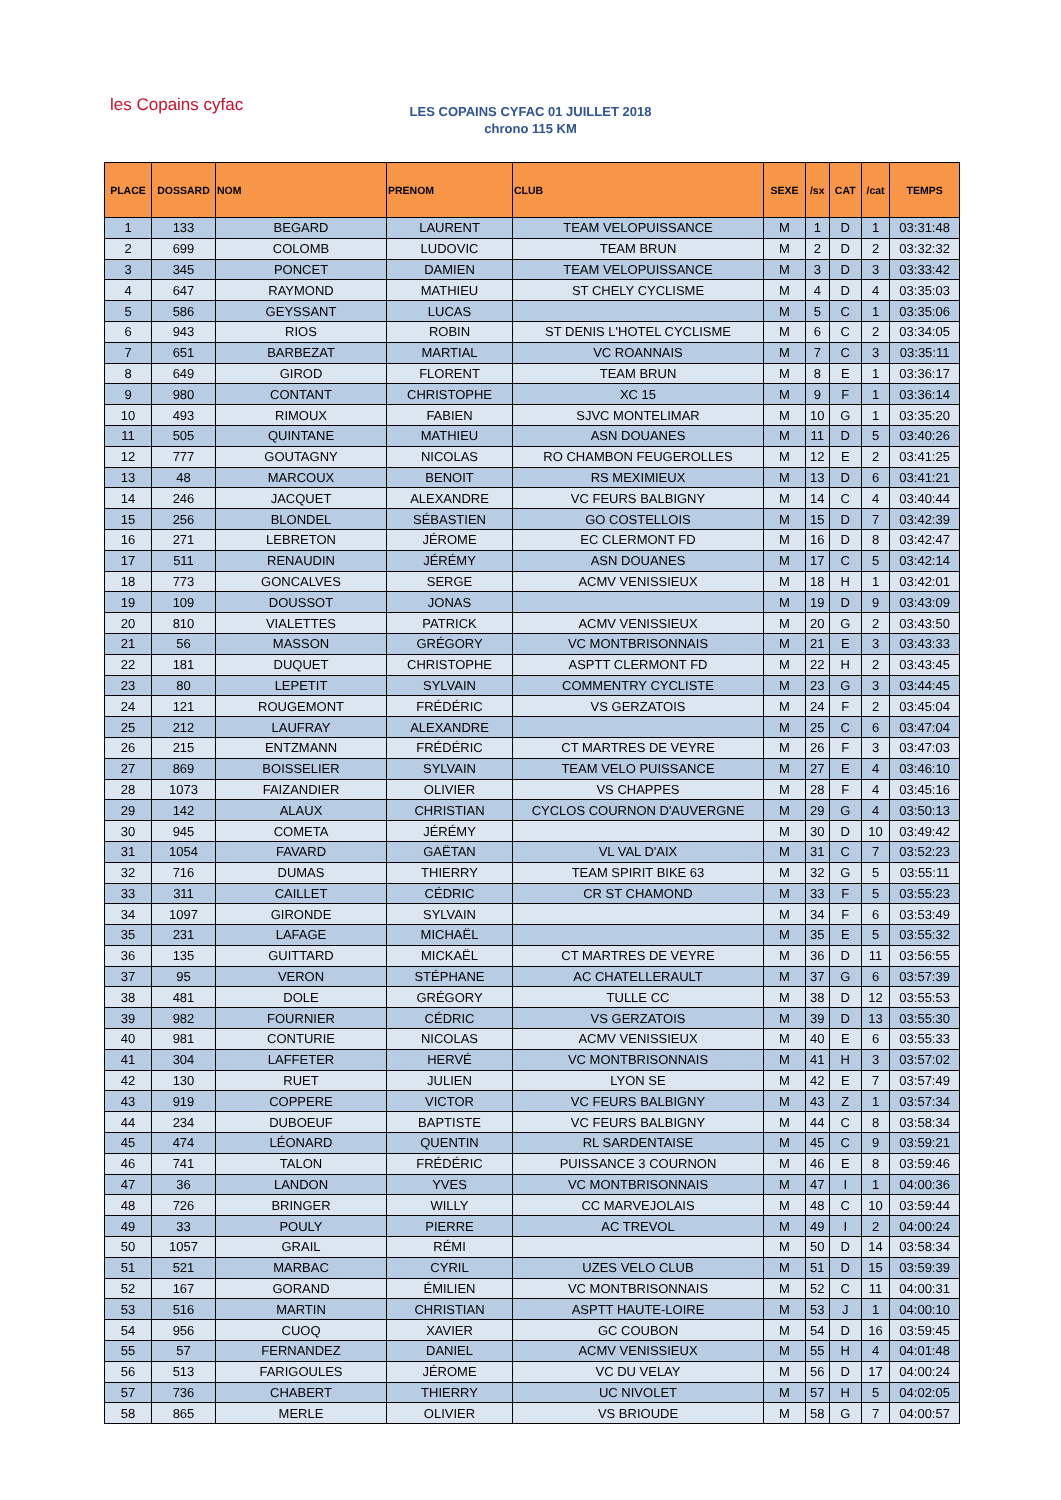les Copains cyfac
LES COPAINS CYFAC 01 JUILLET 2018
chrono 115 KM
| PLACE | DOSSARD | NOM | PRENOM | CLUB | SEXE | /sx | CAT | /cat | TEMPS |
| --- | --- | --- | --- | --- | --- | --- | --- | --- | --- |
| 1 | 133 | BEGARD | LAURENT | TEAM VELOPUISSANCE | M | 1 | D | 1 | 03:31:48 |
| 2 | 699 | COLOMB | LUDOVIC | TEAM BRUN | M | 2 | D | 2 | 03:32:32 |
| 3 | 345 | PONCET | DAMIEN | TEAM VELOPUISSANCE | M | 3 | D | 3 | 03:33:42 |
| 4 | 647 | RAYMOND | MATHIEU | ST CHELY CYCLISME | M | 4 | D | 4 | 03:35:03 |
| 5 | 586 | GEYSSANT | LUCAS | | M | 5 | C | 1 | 03:35:06 |
| 6 | 943 | RIOS | ROBIN | ST DENIS L'HOTEL CYCLISME | M | 6 | C | 2 | 03:34:05 |
| 7 | 651 | BARBEZAT | MARTIAL | VC ROANNAIS | M | 7 | C | 3 | 03:35:11 |
| 8 | 649 | GIROD | FLORENT | TEAM BRUN | M | 8 | E | 1 | 03:36:17 |
| 9 | 980 | CONTANT | CHRISTOPHE | XC 15 | M | 9 | F | 1 | 03:36:14 |
| 10 | 493 | RIMOUX | FABIEN | SJVC MONTELIMAR | M | 10 | G | 1 | 03:35:20 |
| 11 | 505 | QUINTANE | MATHIEU | ASN DOUANES | M | 11 | D | 5 | 03:40:26 |
| 12 | 777 | GOUTAGNY | NICOLAS | RO CHAMBON FEUGEROLLES | M | 12 | E | 2 | 03:41:25 |
| 13 | 48 | MARCOUX | BENOIT | RS MEXIMIEUX | M | 13 | D | 6 | 03:41:21 |
| 14 | 246 | JACQUET | ALEXANDRE | VC FEURS BALBIGNY | M | 14 | C | 4 | 03:40:44 |
| 15 | 256 | BLONDEL | SÉBASTIEN | GO COSTELLOIS | M | 15 | D | 7 | 03:42:39 |
| 16 | 271 | LEBRETON | JÉROME | EC CLERMONT FD | M | 16 | D | 8 | 03:42:47 |
| 17 | 511 | RENAUDIN | JÉRÉMY | ASN DOUANES | M | 17 | C | 5 | 03:42:14 |
| 18 | 773 | GONCALVES | SERGE | ACMV VENISSIEUX | M | 18 | H | 1 | 03:42:01 |
| 19 | 109 | DOUSSOT | JONAS | | M | 19 | D | 9 | 03:43:09 |
| 20 | 810 | VIALETTES | PATRICK | ACMV VENISSIEUX | M | 20 | G | 2 | 03:43:50 |
| 21 | 56 | MASSON | GRÉGORY | VC MONTBRISONNAIS | M | 21 | E | 3 | 03:43:33 |
| 22 | 181 | DUQUET | CHRISTOPHE | ASPTT CLERMONT FD | M | 22 | H | 2 | 03:43:45 |
| 23 | 80 | LEPETIT | SYLVAIN | COMMENTRY CYCLISTE | M | 23 | G | 3 | 03:44:45 |
| 24 | 121 | ROUGEMONT | FRÉDÉRIC | VS GERZATOIS | M | 24 | F | 2 | 03:45:04 |
| 25 | 212 | LAUFRAY | ALEXANDRE | | M | 25 | C | 6 | 03:47:04 |
| 26 | 215 | ENTZMANN | FRÉDÉRIC | CT MARTRES DE VEYRE | M | 26 | F | 3 | 03:47:03 |
| 27 | 869 | BOISSELIER | SYLVAIN | TEAM VELO PUISSANCE | M | 27 | E | 4 | 03:46:10 |
| 28 | 1073 | FAIZANDIER | OLIVIER | VS CHAPPES | M | 28 | F | 4 | 03:45:16 |
| 29 | 142 | ALAUX | CHRISTIAN | CYCLOS COURNON D'AUVERGNE | M | 29 | G | 4 | 03:50:13 |
| 30 | 945 | COMETA | JÉRÉMY | | M | 30 | D | 10 | 03:49:42 |
| 31 | 1054 | FAVARD | GAËTAN | VL VAL D'AIX | M | 31 | C | 7 | 03:52:23 |
| 32 | 716 | DUMAS | THIERRY | TEAM SPIRIT BIKE 63 | M | 32 | G | 5 | 03:55:11 |
| 33 | 311 | CAILLET | CÉDRIC | CR ST CHAMOND | M | 33 | F | 5 | 03:55:23 |
| 34 | 1097 | GIRONDE | SYLVAIN | | M | 34 | F | 6 | 03:53:49 |
| 35 | 231 | LAFAGE | MICHAËL | | M | 35 | E | 5 | 03:55:32 |
| 36 | 135 | GUITTARD | MICKAËL | CT MARTRES DE VEYRE | M | 36 | D | 11 | 03:56:55 |
| 37 | 95 | VERON | STÉPHANE | AC CHATELLERAULT | M | 37 | G | 6 | 03:57:39 |
| 38 | 481 | DOLE | GRÉGORY | TULLE CC | M | 38 | D | 12 | 03:55:53 |
| 39 | 982 | FOURNIER | CÉDRIC | VS GERZATOIS | M | 39 | D | 13 | 03:55:30 |
| 40 | 981 | CONTURIE | NICOLAS | ACMV VENISSIEUX | M | 40 | E | 6 | 03:55:33 |
| 41 | 304 | LAFFETER | HERVÉ | VC MONTBRISONNAIS | M | 41 | H | 3 | 03:57:02 |
| 42 | 130 | RUET | JULIEN | LYON SE | M | 42 | E | 7 | 03:57:49 |
| 43 | 919 | COPPERE | VICTOR | VC FEURS BALBIGNY | M | 43 | Z | 1 | 03:57:34 |
| 44 | 234 | DUBOEUF | BAPTISTE | VC FEURS BALBIGNY | M | 44 | C | 8 | 03:58:34 |
| 45 | 474 | LÉONARD | QUENTIN | RL SARDENTAISE | M | 45 | C | 9 | 03:59:21 |
| 46 | 741 | TALON | FRÉDÉRIC | PUISSANCE 3 COURNON | M | 46 | E | 8 | 03:59:46 |
| 47 | 36 | LANDON | YVES | VC MONTBRISONNAIS | M | 47 | I | 1 | 04:00:36 |
| 48 | 726 | BRINGER | WILLY | CC MARVEJOLAIS | M | 48 | C | 10 | 03:59:44 |
| 49 | 33 | POULY | PIERRE | AC TREVOL | M | 49 | I | 2 | 04:00:24 |
| 50 | 1057 | GRAIL | RÉMI | | M | 50 | D | 14 | 03:58:34 |
| 51 | 521 | MARBAC | CYRIL | UZES VELO CLUB | M | 51 | D | 15 | 03:59:39 |
| 52 | 167 | GORAND | ÉMILIEN | VC MONTBRISONNAIS | M | 52 | C | 11 | 04:00:31 |
| 53 | 516 | MARTIN | CHRISTIAN | ASPTT HAUTE-LOIRE | M | 53 | J | 1 | 04:00:10 |
| 54 | 956 | CUOQ | XAVIER | GC COUBON | M | 54 | D | 16 | 03:59:45 |
| 55 | 57 | FERNANDEZ | DANIEL | ACMV VENISSIEUX | M | 55 | H | 4 | 04:01:48 |
| 56 | 513 | FARIGOULES | JÉROME | VC DU VELAY | M | 56 | D | 17 | 04:00:24 |
| 57 | 736 | CHABERT | THIERRY | UC NIVOLET | M | 57 | H | 5 | 04:02:05 |
| 58 | 865 | MERLE | OLIVIER | VS BRIOUDE | M | 58 | G | 7 | 04:00:57 |